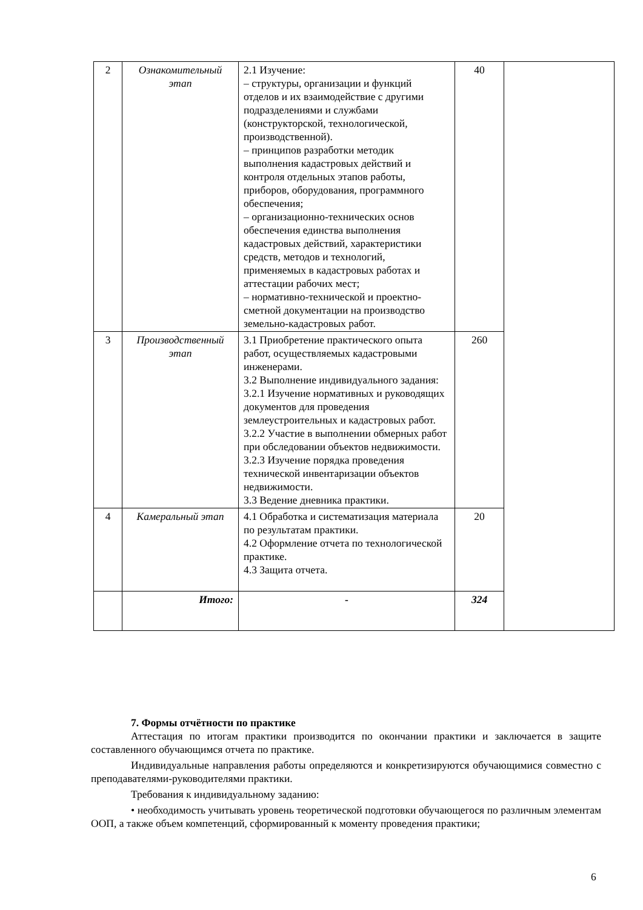| 2 | Ознакомительный этап | 2.1 Изучение: – структуры, организации и функций отделов и их взаимодействие с другими подразделениями и службами (конструкторской, технологической, производственной). – принципов разработки методик выполнения кадастровых действий и контроля отдельных этапов работы, приборов, оборудования, программного обеспечения; – организационно-технических основ обеспечения единства выполнения кадастровых действий, характеристики средств, методов и технологий, применяемых в кадастровых работах и аттестации рабочих мест; – нормативно-технической и проектно-сметной документации на производство земельно-кадастровых работ. | 40 | |
| 3 | Производственный этап | 3.1 Приобретение практического опыта работ, осуществляемых кадастровыми инженерами. 3.2 Выполнение индивидуального задания: 3.2.1 Изучение нормативных и руководящих документов для проведения землеустроительных и кадастровых работ. 3.2.2 Участие в выполнении обмерных работ при обследовании объектов недвижимости. 3.2.3 Изучение порядка проведения технической инвентаризации объектов недвижимости. 3.3 Ведение дневника практики. | 260 | |
| 4 | Камеральный этап | 4.1 Обработка и систематизация материала по результатам практики. 4.2 Оформление отчета по технологической практике. 4.3 Защита отчета. | 20 | |
| | Итого: | - | 324 | |
7. Формы отчётности по практике
Аттестация по итогам практики производится по окончании практики и заключается в защите составленного обучающимся отчета по практике.
Индивидуальные направления работы определяются и конкретизируются обучающимися совместно с преподавателями-руководителями практики.
Требования к индивидуальному заданию:
• необходимость учитывать уровень теоретической подготовки обучающегося по различным элементам ООП, а также объем компетенций, сформированный к моменту проведения практики;
6